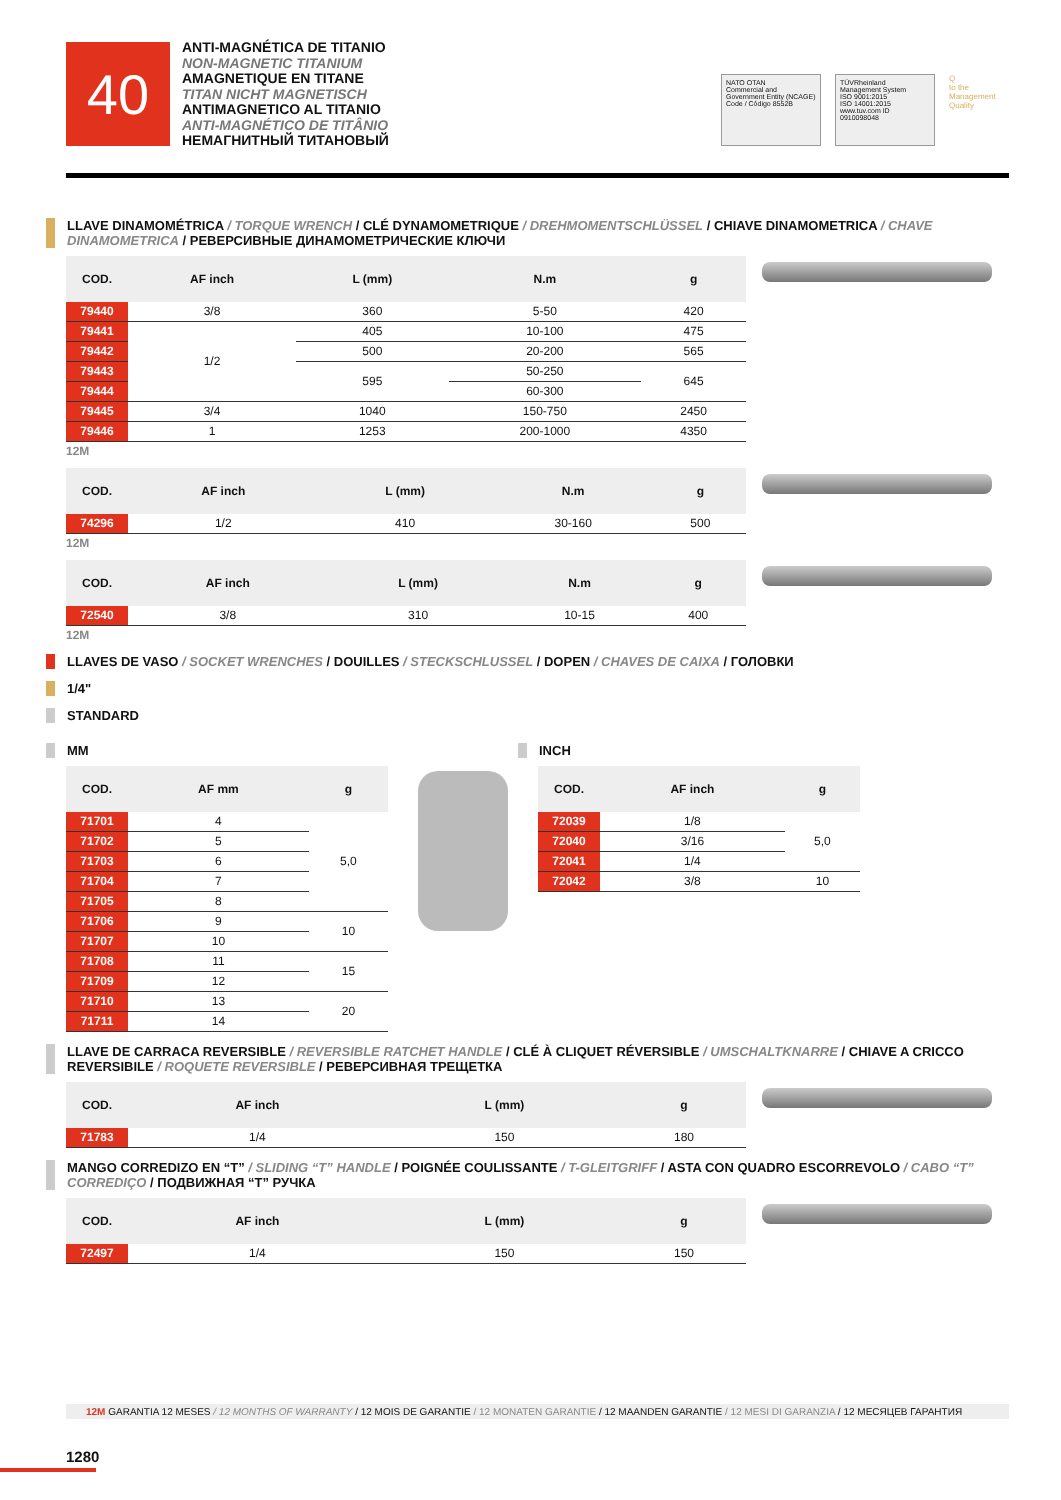40
ANTI-MAGNÉTICA DE TITANIO
NON-MAGNETIC TITANIUM
AMAGNETIQUE EN TITANE
TITAN NICHT MAGNETISCH
ANTIMAGNETICO AL TITANIO
ANTI-MAGNÉTICO DE TITÂNIO
НЕМАГНИТНЫЙ ТИТАНОВЫЙ
NATO OTAN
Commercial and Government Entity (NCAGE)
Code / Código 8552B
TÜVRheinland
Management System
ISO 9001:2015
ISO 14001:2015
www.tuv.com ID 0910098048
Q
to the Management Quality
LLAVE DINAMOMÉTRICA / TORQUE WRENCH / CLÉ DYNAMOMETRIQUE / DREHMOMENTSCHLÜSSEL / CHIAVE DINAMOMETRICA / CHAVE DINAMOMETRICA / РЕВЕРСИВНЫЕ ДИНАМОМЕТРИЧЕСКИЕ КЛЮЧИ
| COD. | AF inch | L (mm) | N.m | g |
| --- | --- | --- | --- | --- |
| 79440 | 3/8 | 360 | 5-50 | 420 |
| 79441 | 1/2 | 405 | 10-100 | 475 |
| 79442 | | 500 | 20-200 | 565 |
| 79443 | | 595 | 50-250 | 645 |
| 79444 | | | 60-300 | |
| 79445 | 3/4 | 1040 | 150-750 | 2450 |
| 79446 | 1 | 1253 | 200-1000 | 4350 |
12M
| COD. | AF inch | L (mm) | N.m | g |
| --- | --- | --- | --- | --- |
| 74296 | 1/2 | 410 | 30-160 | 500 |
12M
| COD. | AF inch | L (mm) | N.m | g |
| --- | --- | --- | --- | --- |
| 72540 | 3/8 | 310 | 10-15 | 400 |
12M
LLAVES DE VASO / SOCKET WRENCHES / DOUILLES / STECKSCHLUSSEL / DOPEN / CHAVES DE CAIXA / ГОЛОВКИ
1/4"
STANDARD
MM
| COD. | AF mm | g |
| --- | --- | --- |
| 71701 | 4 | 5,0 |
| 71702 | 5 | |
| 71703 | 6 | |
| 71704 | 7 | |
| 71705 | 8 | |
| 71706 | 9 | 10 |
| 71707 | 10 | |
| 71708 | 11 | 15 |
| 71709 | 12 | |
| 71710 | 13 | 20 |
| 71711 | 14 | |
INCH
| COD. | AF inch | g |
| --- | --- | --- |
| 72039 | 1/8 | 5,0 |
| 72040 | 3/16 | |
| 72041 | 1/4 | |
| 72042 | 3/8 | 10 |
LLAVE DE CARRACA REVERSIBLE / REVERSIBLE RATCHET HANDLE / CLÉ À CLIQUET RÉVERSIBLE / UMSCHALTKNARRE / CHIAVE A CRICCO REVERSIBILE / ROQUETE REVERSIBLE / РЕВЕРСИВНАЯ ТРЕЩЕТКА
| COD. | AF inch | L (mm) | g |
| --- | --- | --- | --- |
| 71783 | 1/4 | 150 | 180 |
MANGO CORREDIZO EN “T” / SLIDING “T” HANDLE / POIGNÉE COULISSANTE / T-GLEITGRIFF / ASTA CON QUADRO ESCORREVOLO / CABO “T” CORREDIÇO / ПОДВИЖНАЯ “T” РУЧКА
| COD. | AF inch | L (mm) | g |
| --- | --- | --- | --- |
| 72497 | 1/4 | 150 | 150 |
12M GARANTIA 12 MESES / 12 MONTHS OF WARRANTY / 12 MOIS DE GARANTIE / 12 MONATEN GARANTIE / 12 MAANDEN GARANTIE / 12 MESI DI GARANZIA / 12 МЕСЯЦЕВ ГАРАНТИЯ
1280